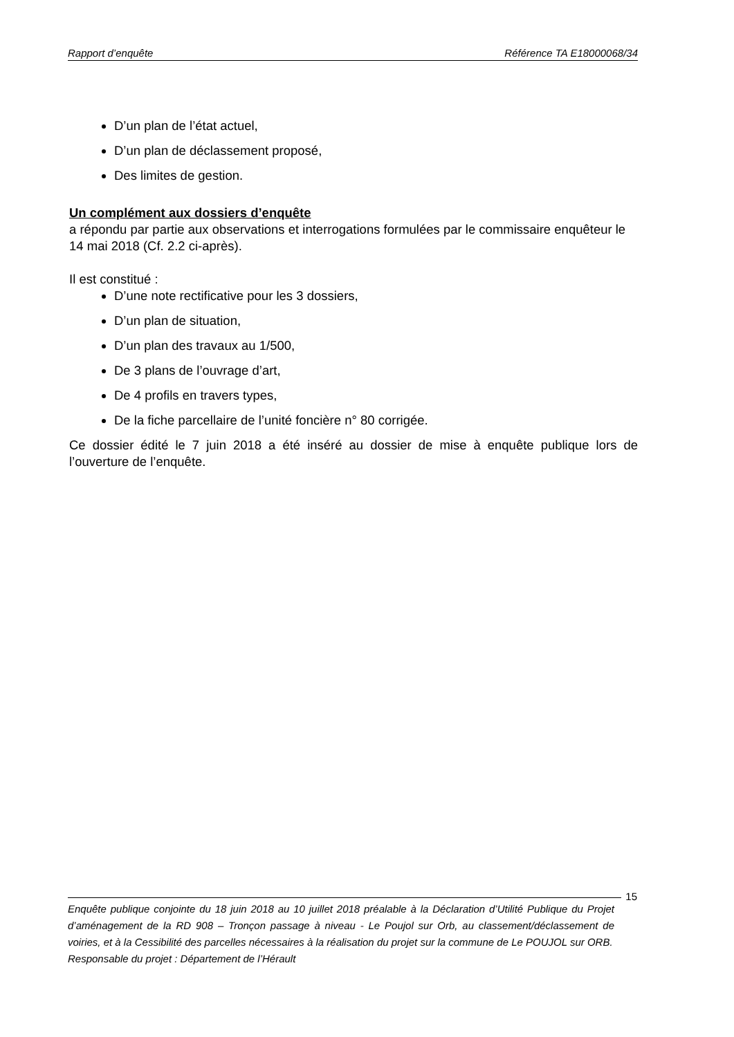Rapport d’enquête Référence TA E18000068/34
D’un plan de l’état actuel,
D’un plan de déclassement proposé,
Des limites de gestion.
Un complément aux dossiers d’enquête
a répondu par partie aux observations et interrogations formulées par le commissaire enquêteur le 14 mai 2018 (Cf. 2.2 ci-après).
Il est constitué :
D’une note rectificative pour les 3 dossiers,
D’un plan de situation,
D’un plan des travaux au 1/500,
De 3 plans de l’ouvrage d’art,
De 4 profils en travers types,
De la fiche parcellaire de l’unité foncière n° 80 corrigée.
Ce dossier édité le 7 juin 2018 a été inséré au dossier de mise à enquête publique lors de l’ouverture de l’enquête.
15
Enquête publique conjointe du 18 juin 2018 au 10 juillet 2018 préalable à la Déclaration d’Utilité Publique du Projet d’aménagement de la RD 908 – Tronçon passage à niveau - Le Poujol sur Orb, au classement/déclassement de voiries, et à la Cessibilité des parcelles nécessaires à la réalisation du projet sur la commune de Le POUJOL sur ORB.
Responsable du projet : Département de l’Hérault